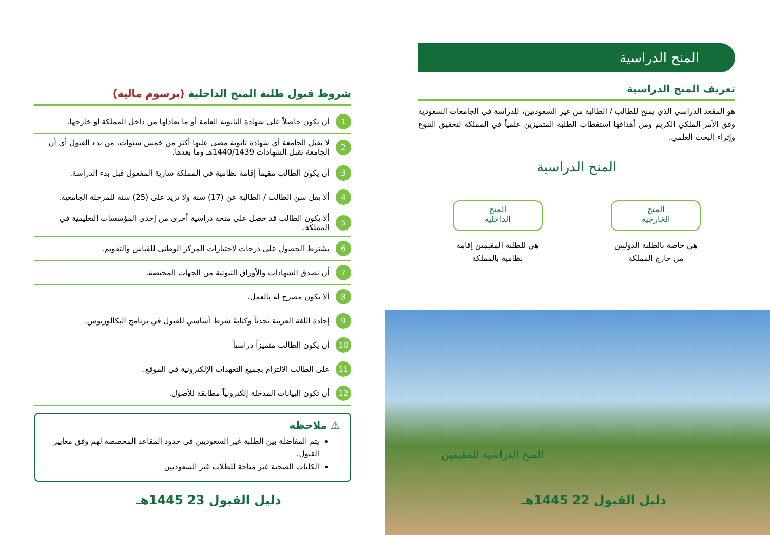المنح الدراسية
تعريف المنح الدراسية
هو المقعد الدراسي الذي يمنح للطالب / الطالبة من غير السعوديين، للدراسة في الجامعات السعودية وفق الأمر الملكي الكريم ومن أهدافها استقطاب الطلبة المتميزين علمياً في المملكة لتحقيق التنوع وإثراء البحث العلمي.
المنح الدراسية
المنح
الخارجية
هي خاصة بالطلبة الدوليين من خارج المملكة
المنح
الداخلية
هي للطلبة المقيمين إقامة نظامية بالمملكة
المنح الدراسية للمقيمين
شروط قبول طلبة المنح الداخلية (برسوم مالية)
1 أن يكون حاصلاً على شهادة الثانوية العامة أو ما يعادلها من داخل المملكة أو خارجها.
2 لا تقبل الجامعة أي شهادة ثانوية مضى عليها أكثر من خمس سنوات، من بدء القبول أي أن الجامعة تقبل الشهادات 1440/1439هـ وما بعدها.
3 أن يكون الطالب مقيماً إقامة نظامية في المملكة سارية المفعول قبل بدء الدراسة.
4 ألا يقل سن الطالب / الطالبة عن (17) سنة ولا تزيد على (25) سنة للمرحلة الجامعية.
5 ألا يكون الطالب قد حصل على منحة دراسية أخرى من إحدى المؤسسات التعليمية في المملكة.
6 يشترط الحصول على درجات لاختبارات المركز الوطني للقياس والتقويم.
7 أن تصدق الشهادات والأوراق الثبوتية من الجهات المختصة.
8 ألا يكون مصرح له بالعمل.
9 إجادة اللغة العربية تحدثاً وكتابةً شرط أساسي للقبول في برنامج البكالوريوس.
10 أن يكون الطالب متميزاً دراسياً
11 على الطالب الالتزام بجميع التعهدات الإلكترونية في الموقع.
12 أن تكون البيانات المدخلة إلكترونياً مطابقة للأصول.
⚠ ملاحظة
يتم المفاضلة بين الطلبة غير السعوديين في حدود المقاعد المخصصة لهم وفق معايير القبول.
الكليات الصحية غير متاحة للطلاب غير السعوديين
دليل القبول 23 1445هـ دليل القبول 22 1445هـ